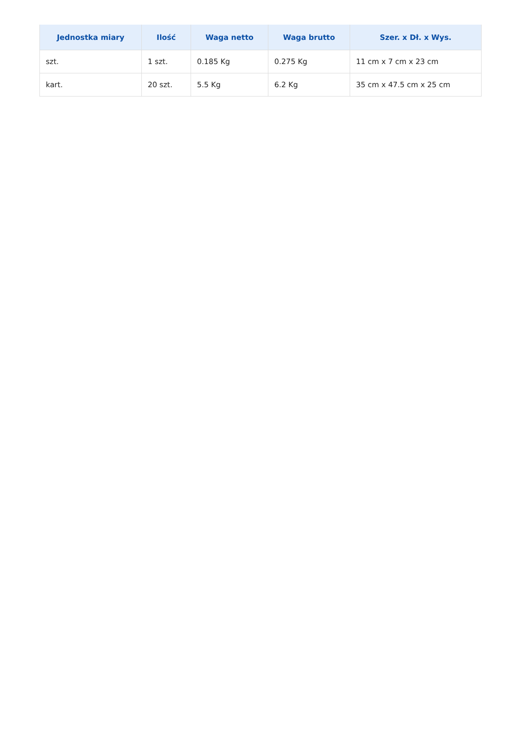| Jednostka miary | Ilość | Waga netto | Waga brutto | Szer. x Dł. x Wys. |
| --- | --- | --- | --- | --- |
| szt. | 1 szt. | 0.185 Kg | 0.275 Kg | 11 cm x 7 cm x 23 cm |
| kart. | 20 szt. | 5.5 Kg | 6.2 Kg | 35 cm x 47.5 cm x 25 cm |